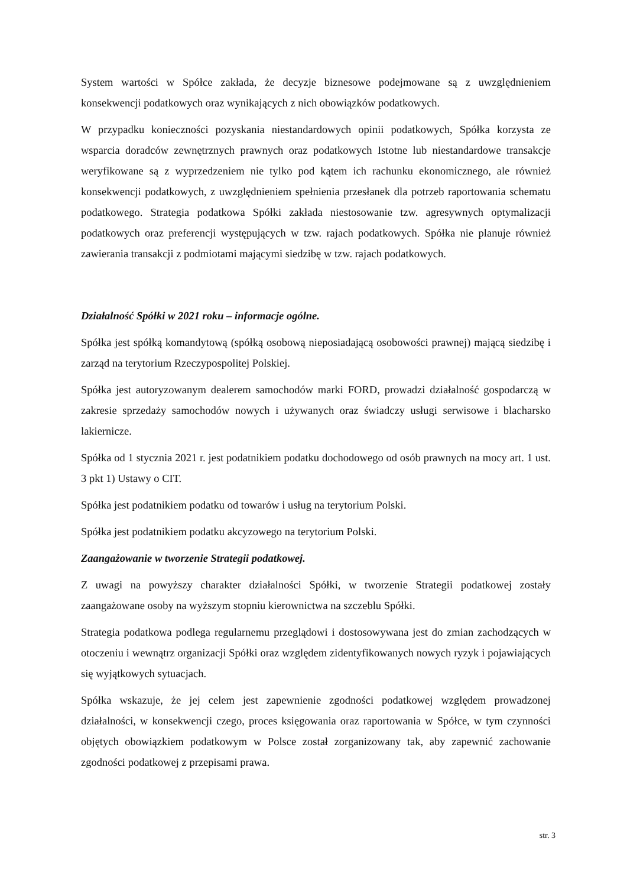System wartości w Spółce zakłada, że decyzje biznesowe podejmowane są z uwzględnieniem konsekwencji podatkowych oraz wynikających z nich obowiązków podatkowych.
W przypadku konieczności pozyskania niestandardowych opinii podatkowych, Spółka korzysta ze wsparcia doradców zewnętrznych prawnych oraz podatkowych Istotne lub niestandardowe transakcje weryfikowane są z wyprzedzeniem nie tylko pod kątem ich rachunku ekonomicznego, ale również konsekwencji podatkowych, z uwzględnieniem spełnienia przesłanek dla potrzeb raportowania schematu podatkowego. Strategia podatkowa Spółki zakłada niestosowanie tzw. agresywnych optymalizacji podatkowych oraz preferencji występujących w tzw. rajach podatkowych. Spółka nie planuje również zawierania transakcji z podmiotami mającymi siedzibę w tzw. rajach podatkowych.
Działalność Spółki w 2021 roku – informacje ogólne.
Spółka jest spółką komandytową (spółką osobową nieposiadającą osobowości prawnej) mającą siedzibę i zarząd na terytorium Rzeczypospolitej Polskiej.
Spółka jest autoryzowanym dealerem samochodów marki FORD, prowadzi działalność gospodarczą w zakresie sprzedaży samochodów nowych i używanych oraz świadczy usługi serwisowe i blacharsko lakiernicze.
Spółka od 1 stycznia 2021 r. jest podatnikiem podatku dochodowego od osób prawnych na mocy art. 1 ust. 3 pkt 1) Ustawy o CIT.
Spółka jest podatnikiem podatku od towarów i usług na terytorium Polski.
Spółka jest podatnikiem podatku akcyzowego na terytorium Polski.
Zaangażowanie w tworzenie Strategii podatkowej.
Z uwagi na powyższy charakter działalności Spółki, w tworzenie Strategii podatkowej zostały zaangażowane osoby na wyższym stopniu kierownictwa na szczeblu Spółki.
Strategia podatkowa podlega regularnemu przeglądowi i dostosowywana jest do zmian zachodzących w otoczeniu i wewnątrz organizacji Spółki oraz względem zidentyfikowanych nowych ryzyk i pojawiających się wyjątkowych sytuacjach.
Spółka wskazuje, że jej celem jest zapewnienie zgodności podatkowej względem prowadzonej działalności, w konsekwencji czego, proces księgowania oraz raportowania w Spółce, w tym czynności objętych obowiązkiem podatkowym w Polsce został zorganizowany tak, aby zapewnić zachowanie zgodności podatkowej z przepisami prawa.
str. 3